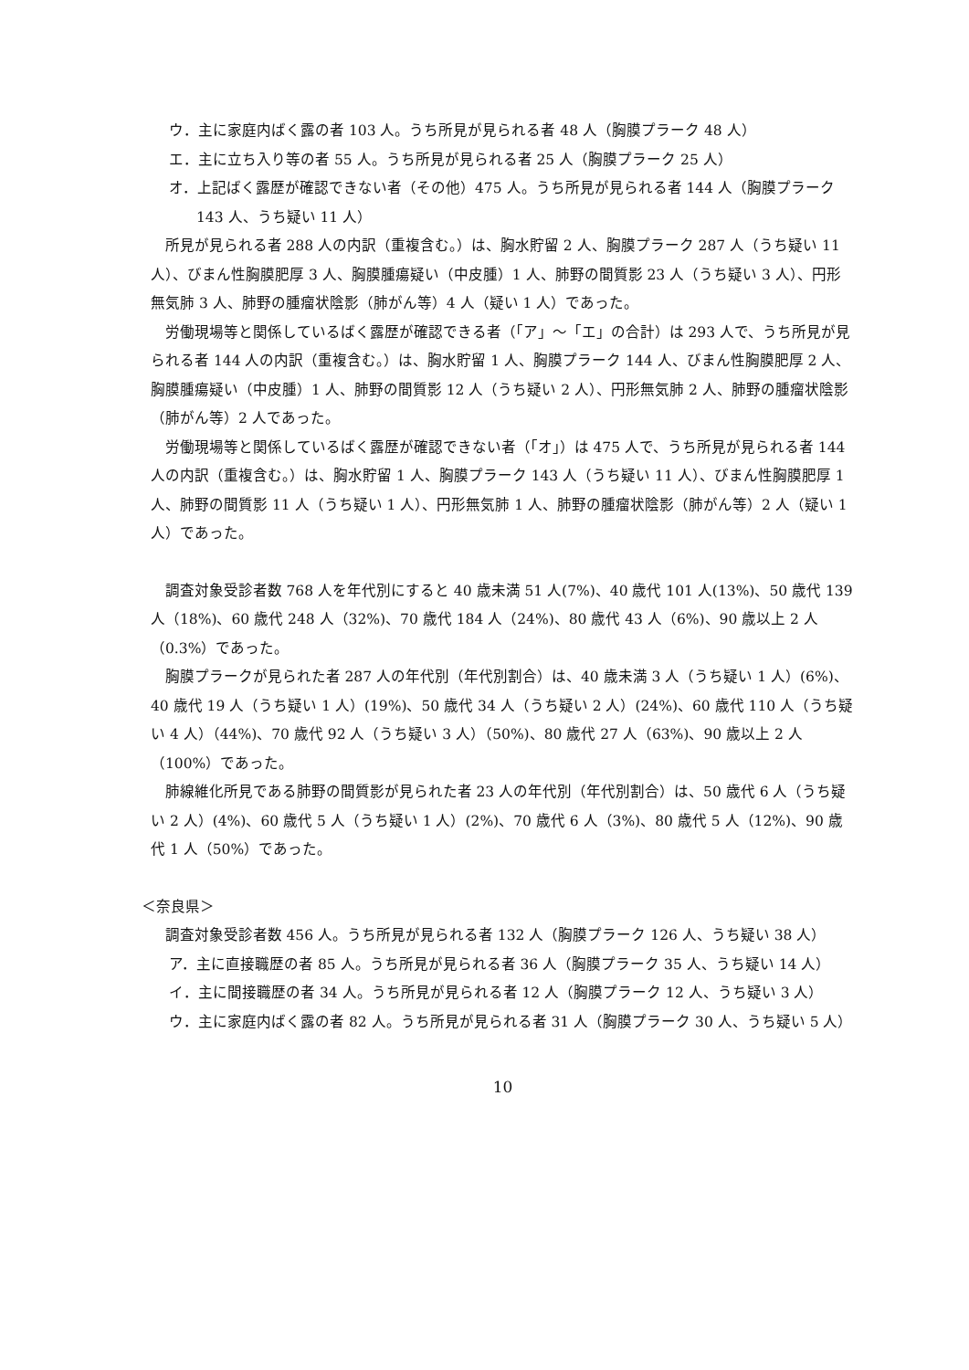ウ．主に家庭内ばく露の者 103 人。うち所見が見られる者 48 人（胸膜プラーク 48 人）
エ．主に立ち入り等の者 55 人。うち所見が見られる者 25 人（胸膜プラーク 25 人）
オ．上記ばく露歴が確認できない者（その他）475 人。うち所見が見られる者 144 人（胸膜プラーク 143 人、うち疑い 11 人）
所見が見られる者 288 人の内訳（重複含む。）は、胸水貯留 2 人、胸膜プラーク 287 人（うち疑い 11 人）、びまん性胸膜肥厚 3 人、胸膜腫瘍疑い（中皮腫）1 人、肺野の間質影 23 人（うち疑い 3 人）、円形無気肺 3 人、肺野の腫瘤状陰影（肺がん等）4 人（疑い 1 人）であった。
労働現場等と関係しているばく露歴が確認できる者（「ア」～「エ」の合計）は 293 人で、うち所見が見られる者 144 人の内訳（重複含む。）は、胸水貯留 1 人、胸膜プラーク 144 人、びまん性胸膜肥厚 2 人、胸膜腫瘍疑い（中皮腫）1 人、肺野の間質影 12 人（うち疑い 2 人）、円形無気肺 2 人、肺野の腫瘤状陰影（肺がん等）2 人であった。
労働現場等と関係しているばく露歴が確認できない者（「オ」）は 475 人で、うち所見が見られる者 144 人の内訳（重複含む。）は、胸水貯留 1 人、胸膜プラーク 143 人（うち疑い 11 人）、びまん性胸膜肥厚 1 人、肺野の間質影 11 人（うち疑い 1 人）、円形無気肺 1 人、肺野の腫瘤状陰影（肺がん等）2 人（疑い 1 人）であった。
調査対象受診者数 768 人を年代別にすると 40 歳未満 51 人(7%)、40 歳代 101 人(13%)、50 歳代 139 人（18%)、60 歳代 248 人（32%)、70 歳代 184 人（24%)、80 歳代 43 人（6%)、90 歳以上 2 人（0.3%）であった。
胸膜プラークが見られた者 287 人の年代別（年代別割合）は、40 歳未満 3 人（うち疑い 1 人）(6%)、40 歳代 19 人（うち疑い 1 人）(19%)、50 歳代 34 人（うち疑い 2 人）(24%)、60 歳代 110 人（うち疑い 4 人）（44%)、70 歳代 92 人（うち疑い 3 人）（50%)、80 歳代 27 人（63%)、90 歳以上 2 人（100%）であった。
肺線維化所見である肺野の間質影が見られた者 23 人の年代別（年代別割合）は、50 歳代 6 人（うち疑い 2 人）(4%)、60 歳代 5 人（うち疑い 1 人）(2%)、70 歳代 6 人（3%)、80 歳代 5 人（12%)、90 歳代 1 人（50%）であった。
＜奈良県＞
調査対象受診者数 456 人。うち所見が見られる者 132 人（胸膜プラーク 126 人、うち疑い 38 人）
ア．主に直接職歴の者 85 人。うち所見が見られる者 36 人（胸膜プラーク 35 人、うち疑い 14 人）
イ．主に間接職歴の者 34 人。うち所見が見られる者 12 人（胸膜プラーク 12 人、うち疑い 3 人）
ウ．主に家庭内ばく露の者 82 人。うち所見が見られる者 31 人（胸膜プラーク 30 人、うち疑い 5 人）
10